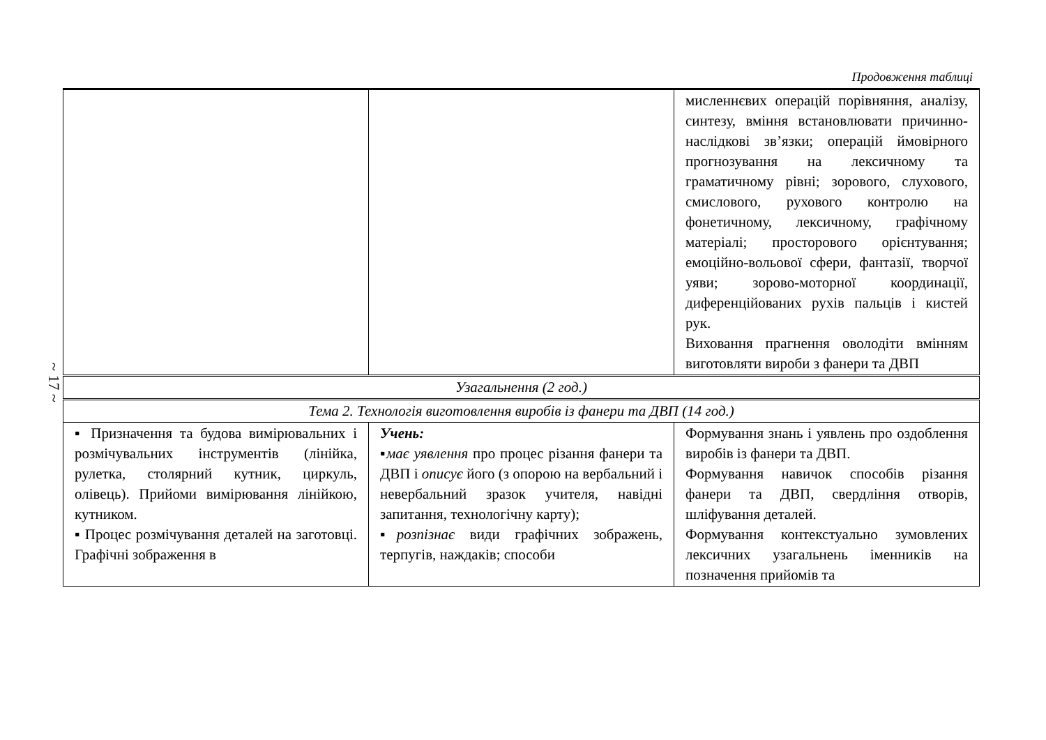~ 17 ~
Продовження таблиці
| | | мисленнєвих операцій порівняння, аналізу, синтезу, вміння встановлювати причинно-наслідкові зв’язки; операцій ймовірного прогнозування на лексичному та граматичному рівні; зорового, слухового, смислового, рухового контролю на фонетичному, лексичному, графічному матеріалі; просторового орієнтування; емоційно-вольової сфери, фантазії, творчої уяви; зорово-моторної координації, диференційованих рухів пальців і кистей рук. Виховання прагнення оволодіти вмінням виготовляти вироби з фанери та ДВП |
| Узагальнення (2 год.) | | |
| Тема 2. Технологія виготовлення виробів із фанери та ДВП (14 год.) | | |
| ▪ Призначення та будова вимірювальних і розмічувальних інструментів (лінійка, рулетка, столярний кутник, циркуль, олівець). Прийоми вимірювання лінійкою, кутником. ▪ Процес розмічування деталей на заготовці. Графічні зображення в | Учень: ▪ має уявлення про процес різання фанери та ДВП і описує його (з опорою на вербальний і невербальний зразок учителя, навідні запитання, технологічну карту); ▪ розпізнає види графічних зображень, терпугів, наждаків; способи | Формування знань і уявлень про оздоблення виробів із фанери та ДВП. Формування навичок способів різання фанери та ДВП, свердління отворів, шліфування деталей. Формування контекстуально зумовлених лексичних узагальнень іменників на позначення прийомів та |